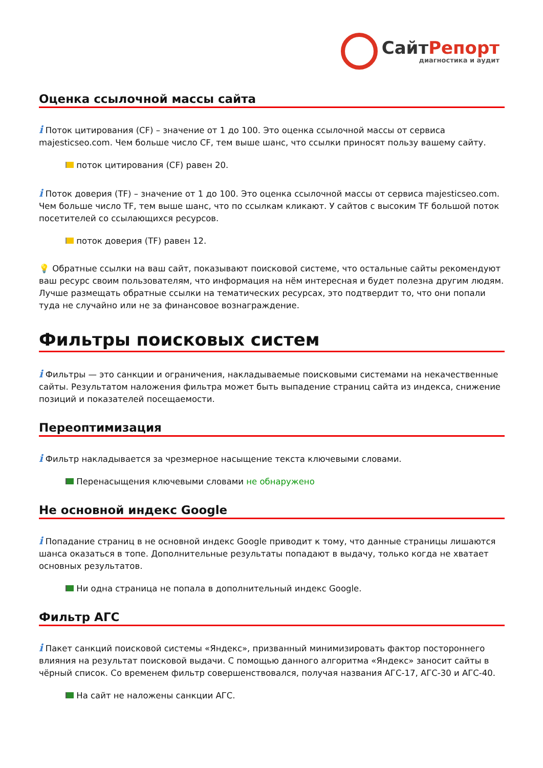СайтРепорт
диагностика и аудит
Оценка ссылочной массы сайта
i Поток цитирования (CF) – значение от 1 до 100. Это оценка ссылочной массы от сервиса majesticseo.com. Чем больше число CF, тем выше шанс, что ссылки приносят пользу вашему сайту.
поток цитирования (CF) равен 20.
i Поток доверия (TF) – значение от 1 до 100. Это оценка ссылочной массы от сервиса majesticseo.com. Чем больше число TF, тем выше шанс, что по ссылкам кликают. У сайтов с высоким TF большой поток посетителей со ссылающихся ресурсов.
поток доверия (TF) равен 12.
💡 Обратные ссылки на ваш сайт, показывают поисковой системе, что остальные сайты рекомендуют ваш ресурс своим пользователям, что информация на нём интересная и будет полезна другим людям.
Лучше размещать обратные ссылки на тематических ресурсах, это подтвердит то, что они попали туда не случайно или не за финансовое вознаграждение.
Фильтры поисковых систем
i Фильтры — это санкции и ограничения, накладываемые поисковыми системами на некачественные сайты. Результатом наложения фильтра может быть выпадение страниц сайта из индекса, снижение позиций и показателей посещаемости.
Переоптимизация
i Фильтр накладывается за чрезмерное насыщение текста ключевыми словами.
Перенасыщения ключевыми словами не обнаружено
Не основной индекс Google
i Попадание страниц в не основной индекс Google приводит к тому, что данные страницы лишаются шанса оказаться в топе. Дополнительные результаты попадают в выдачу, только когда не хватает основных результатов.
Ни одна страница не попала в дополнительный индекс Google.
Фильтр АГС
i Пакет санкций поисковой системы «Яндекс», призванный минимизировать фактор постороннего влияния на результат поисковой выдачи. С помощью данного алгоритма «Яндекс» заносит сайты в чёрный список. Со временем фильтр совершенствовался, получая названия АГС-17, АГС-30 и АГС-40.
На сайт не наложены санкции АГС.